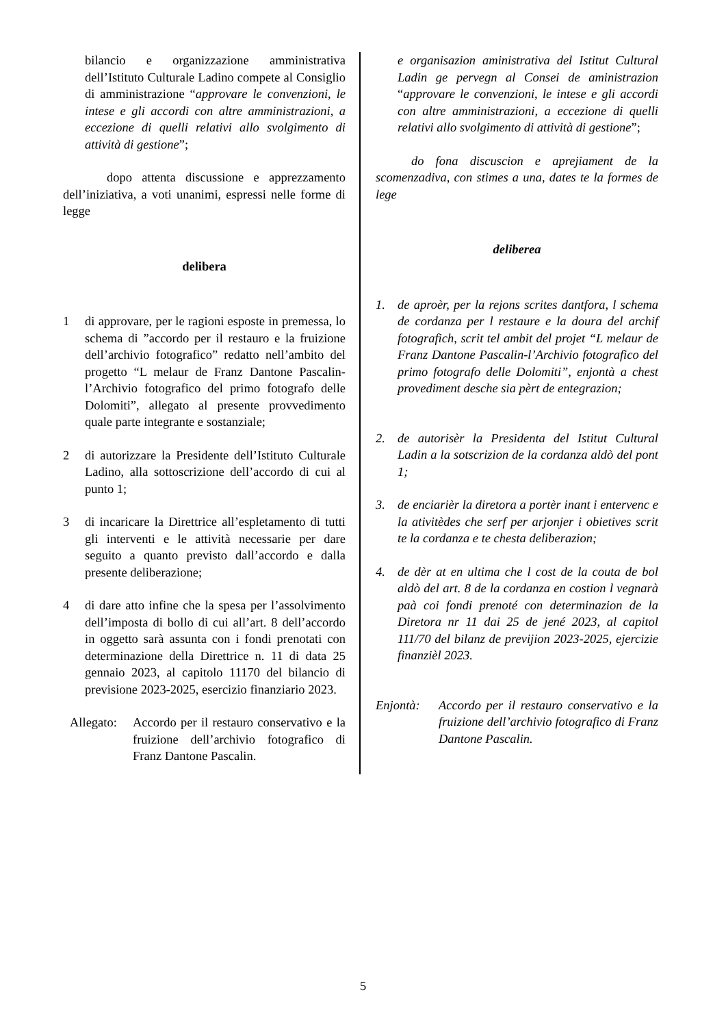bilancio e organizzazione amministrativa dell’Istituto Culturale Ladino compete al Consiglio di amministrazione “approvare le convenzioni, le intese e gli accordi con altre amministrazioni, a eccezione di quelli relativi allo svolgimento di attività di gestione”;
dopo attenta discussione e apprezzamento dell’iniziativa, a voti unanimi, espressi nelle forme di legge
delibera
1 di approvare, per le ragioni esposte in premessa, lo schema di ”accordo per il restauro e la fruizione dell’archivio fotografico” redatto nell’ambito del progetto “L melaur de Franz Dantone Pascalin-l’Archivio fotografico del primo fotografo delle Dolomiti”, allegato al presente provvedimento quale parte integrante e sostanziale;
2 di autorizzare la Presidente dell’Istituto Culturale Ladino, alla sottoscrizione dell’accordo di cui al punto 1;
3 di incaricare la Direttrice all’espletamento di tutti gli interventi e le attività necessarie per dare seguito a quanto previsto dall’accordo e dalla presente deliberazione;
4 di dare atto infine che la spesa per l’assolvimento dell’imposta di bollo di cui all’art. 8 dell’accordo in oggetto sarà assunta con i fondi prenotati con determinazione della Direttrice n. 11 di data 25 gennaio 2023, al capitolo 11170 del bilancio di previsione 2023-2025, esercizio finanziario 2023.
Allegato: Accordo per il restauro conservativo e la fruizione dell’archivio fotografico di Franz Dantone Pascalin.
e organisazion aministrativa del Istitut Cultural Ladin ge pervegn al Consei de aministrazion “approvare le convenzioni, le intese e gli accordi con altre amministrazioni, a eccezione di quelli relativi allo svolgimento di attività di gestione”;
do fona discuscion e aprejiament de la scomenzadiva, con stimes a una, dates te la formes de lege
deliberea
1. de aproèr, per la rejons scrites dantfora, l schema de cordanza per l restaure e la doura del archif fotografich, scrit tel ambit del projet “L melaur de Franz Dantone Pascalin-l’Archivio fotografico del primo fotografo delle Dolomiti”, enjontà a chest provediment desche sia pèrt de entegrazion;
2. de autorisèr la Presidenta del Istitut Cultural Ladin a la sotscrizion de la cordanza aldò del pont 1;
3. de enciarièr la diretora a portèr inant i entervenc e la ativitèdes che serf per arjonjer i obietives scrit te la cordanza e te chesta deliberazion;
4. de dèr at en ultima che l cost de la couta de bol aldò del art. 8 de la cordanza en costion l vegnarà paà coi fondi prenoté con determinazion de la Diretora nr 11 dai 25 de jené 2023, al capitol 111/70 del bilanz de previjion 2023-2025, ejercizie finanzièl 2023.
Enjontà: Accordo per il restauro conservativo e la fruizione dell’archivio fotografico di Franz Dantone Pascalin.
5